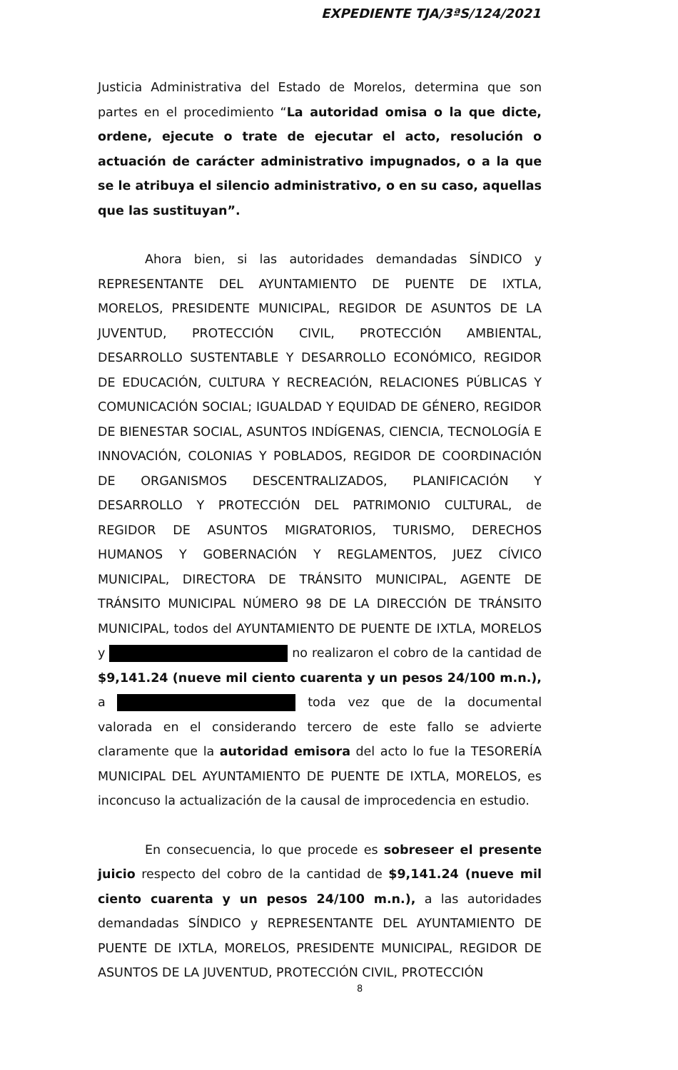EXPEDIENTE TJA/3ªS/124/2021
Justicia Administrativa del Estado de Morelos, determina que son partes en el procedimiento “La autoridad omisa o la que dicte, ordene, ejecute o trate de ejecutar el acto, resolución o actuación de carácter administrativo impugnados, o a la que se le atribuya el silencio administrativo, o en su caso, aquellas que las sustituyan”.
Ahora bien, si las autoridades demandadas SÍNDICO y REPRESENTANTE DEL AYUNTAMIENTO DE PUENTE DE IXTLA, MORELOS, PRESIDENTE MUNICIPAL, REGIDOR DE ASUNTOS DE LA JUVENTUD, PROTECCIÓN CIVIL, PROTECCIÓN AMBIENTAL, DESARROLLO SUSTENTABLE Y DESARROLLO ECONÓMICO, REGIDOR DE EDUCACIÓN, CULTURA Y RECREACIÓN, RELACIONES PÚBLICAS Y COMUNICACIÓN SOCIAL; IGUALDAD Y EQUIDAD DE GÉNERO, REGIDOR DE BIENESTAR SOCIAL, ASUNTOS INDÍGENAS, CIENCIA, TECNOLOGÍA E INNOVACIÓN, COLONIAS Y POBLADOS, REGIDOR DE COORDINACIÓN DE ORGANISMOS DESCENTRALIZADOS, PLANIFICACIÓN Y DESARROLLO Y PROTECCIÓN DEL PATRIMONIO CULTURAL, de REGIDOR DE ASUNTOS MIGRATORIOS, TURISMO, DERECHOS HUMANOS Y GOBERNACIÓN Y REGLAMENTOS, JUEZ CÍVICO MUNICIPAL, DIRECTORA DE TRÁNSITO MUNICIPAL, AGENTE DE TRÁNSITO MUNICIPAL NÚMERO 98 DE LA DIRECCIÓN DE TRÁNSITO MUNICIPAL, todos del AYUNTAMIENTO DE PUENTE DE IXTLA, MORELOS y no realizaron el cobro de la cantidad de $9,141.24 (nueve mil ciento cuarenta y un pesos 24/100 m.n.), a toda vez que de la documental valorada en el considerando tercero de este fallo se advierte claramente que la autoridad emisora del acto lo fue la TESORERÍA MUNICIPAL DEL AYUNTAMIENTO DE PUENTE DE IXTLA, MORELOS, es inconcuso la actualización de la causal de improcedencia en estudio.
En consecuencia, lo que procede es sobreseer el presente juicio respecto del cobro de la cantidad de $9,141.24 (nueve mil ciento cuarenta y un pesos 24/100 m.n.), a las autoridades demandadas SÍNDICO y REPRESENTANTE DEL AYUNTAMIENTO DE PUENTE DE IXTLA, MORELOS, PRESIDENTE MUNICIPAL, REGIDOR DE ASUNTOS DE LA JUVENTUD, PROTECCIÓN CIVIL, PROTECCIÓN
8